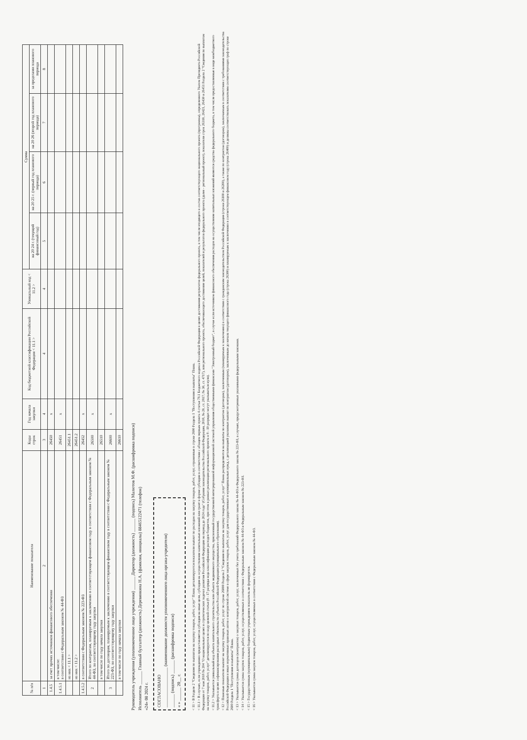| № п/п | Наименование показателя | Коды строк | Год начала закупки | Код бюджетной классификации Российской Федерации < 11.1 > | Уникальный код < 11.2 > | Сумма | | | |
| --- | --- | --- | --- | --- | --- | --- | --- | --- | --- |
| | | | | | | на 20 24 г. (текущий финансовый год) | на 20 25 г. (первый год планового периода) | на 20 26 (второй год планового периода) | за пределами планового периода |
| 1 | 2 | 3 | 4 | 4 | 4 | 5 | 6 | 7 | 8 |
| 1.4.5 | за счет прочих источников финансового обеспечения | 26450 | x | | | | | | |
| 1.4.5.1 | в том числе: в соответствии с Федеральным законом № 44-ФЗ | 26451 | x | | | | | | |
| | из них < 11.1 > | 26451.1 | | | | | | | |
| | из них < 11.2 > | 26451.2 | | | | | | | |
| 1.4.5.2 | в соответствии с Федеральным законом № 223-ФЗ | 26452 | x | | | | | | |
| 2 | Итого по контрактам, планируемым к заключению в соответствующем финансовом году в соответствии с Федеральным законом № 44-ФЗ, по соответствующему году закупки | 26500 | x | | | | | | |
| | в том числе по году начала закупки | 26510 | | | | | | | |
| 3 | Итого по договорам, планируемым к заключению в соответствующем финансовом году в соответствии с Федеральным законом № 223-ФЗ, по соответствующему году закупки | 26600 | x | | | | | | |
| | в том числе по году начала закупки | 26610 | | | | | | | |
Руководитель учреждения (уполномоченное лицо учреждения) ______ Директор (должность) ______ (подпись) Малютов М.Ф. (расшифровка подписи)
Исполнитель ______ Главный бухгалтер (должность) Деревянкина Н.А. (фамилия, инициалы) 88465122471 (телефон)
«24» 08 2024 г.
СОГЛАСОВАНО
__________________ (наименование должности уполномоченного лица органа-учредителя)
______ (подпись) ______ (расшифровка подписи)
« » ______ 20__ г.
< 11 > В Разделе 2 "Сведения по выплатам на закупку товаров, работ, услуг" Плана детализируются показатели выплат по расходам на закупку товаров, работ, услуг, отраженные в строке 2600 Раздела 1 "Поступления и выплаты" Плана.
< 11.1 > В случаях, если учреждению предоставляется субсидия на иные цели, субсидия на осуществление капитальных вложений или грант в форме субсидии в соответствии с абзацем первым пункта 4 статьи 78.1 Бюджетного кодекса Российской Федерации в целях достижения результатов федерального проекта, в том числе входящего в состав соответствующего национального проекта (программы), определенного Указом Президента Российской Федерации от 7 мая 2018 № 204 "О национальных целях и стратегических задачах развития Российской Федерации на период до 2024 года" (Собрание законодательства Российской Федерации, 2018, № 20, ст. 2817; № 30, ст. 4717), или регионального проекта, обеспечивающего достижение целей, показателей и результатов федерального проекта (далее - региональный проект), показатели строк 26310, 26421, 26430 и 26451 Раздела 2 "Сведения по выплатам на закупку товаров, работ, услуг" детализируются по коду целевой статьи (8 - 17 разряды кода классификации расходов бюджетов, при этом в рамках реализации регионального проекта в 8 - 10 разрядах могут указываться нули).
< 11.2 > Указывается уникальный код объекта капитального строительства или объекта недвижимого имущества, присвоенный государственной интегрированной информационной системой управления общественными финансами "Электронный бюджет", в случае если источником финансового обеспечения расходов на осуществление капитальных вложений являются средства федерального бюджета, в том числе предоставленные в виде межбюджетного трансферта в целях софинансирования расходных обязательств субъекта Российской Федерации (муниципального образования).
< 12 > Плановые показатели выплат на закупку товаров, работ, услуг по строке 26000 Раздела 2 "Сведения по выплатам на закупку товаров, работ, услуг" Плана распределяются на выплаты по контрактам (договорам), заключенным (планируемым к заключению) в соответствии с гражданским законодательством Российской Федерации (строки 26100 и 26200), а также по контрактам (договорам), заключаемым в соответствии с требованиями законодательства Российской Федерации и иных нормативных правовых актов о контрактной системе в сфере закупок товаров, работ, услуг для государственных и муниципальных нужд, с детализацией указанных выплат по контрактам (договорам), заключенным до начала текущего финансового года (строка 26300) и планируемым к заключению в соответствующем финансовом году (строка 26400) и должны соответствовать показателям соответствующих граф по строке 2600 Раздела 1 "Поступления и выплаты" Плана.
< 13 > Указывается сумма договоров (контрактов) о закупках товаров, работ, услуг, заключенных без учета требований Федерального закона № 44-ФЗ и Федерального закона № 223-ФЗ, в случаях, предусмотренных указанными федеральными законами.
< 14 > Указывается сумма закупок товаров, работ, услуг, осуществляемых в соответствии с Федеральным законом № 44-ФЗ и Федеральным законом № 223-ФЗ.
< 15 > Государственным (муниципальным) бюджетным учреждением показатель не формируется.
< 16 > Указывается сумма закупок товаров, работ, услуг, осуществляемых в соответствии с Федеральным законом № 44-ФЗ.